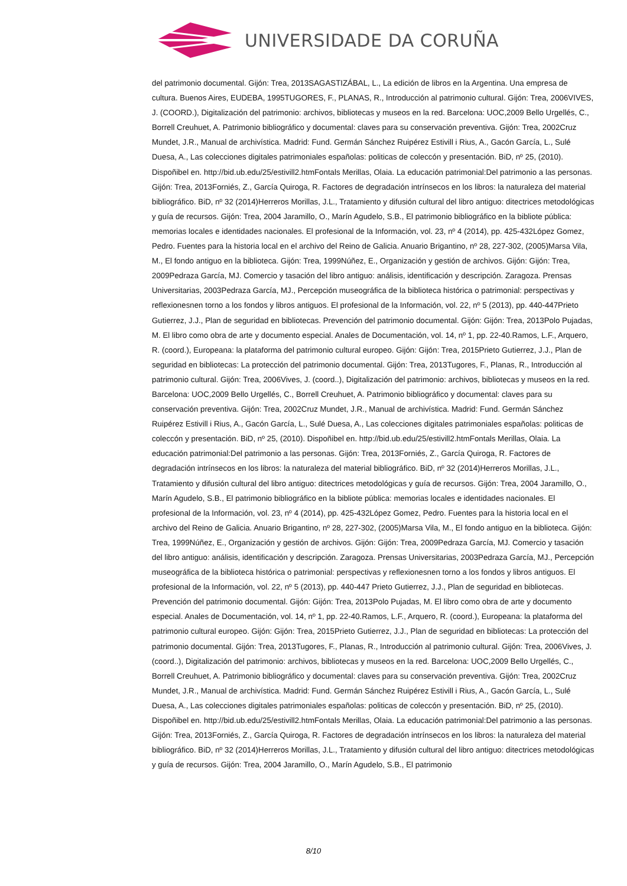UNIVERSIDADE DA CORUÑA
del patrimonio documental. Gijón: Trea, 2013SAGASTIZÁBAL, L., La edición de libros en la Argentina. Una empresa de cultura. Buenos Aires, EUDEBA, 1995TUGORES, F., PLANAS, R., Introducción al patrimonio cultural. Gijón: Trea, 2006VIVES, J. (COORD.), Digitalización del patrimonio: archivos, bibliotecas y museos en la red. Barcelona: UOC,2009 Bello Urgellés, C., Borrell Creuhuet, A. Patrimonio bibliográfico y documental: claves para su conservación preventiva. Gijón: Trea, 2002Cruz Mundet, J.R., Manual de archivística. Madrid: Fund. Germán Sánchez Ruipérez Estivill i Rius, A., Gacón García, L., Sulé Duesa, A., Las colecciones digitales patrimoniales españolas: politicas de coleccón y presentación. BiD, nº 25, (2010). Dispoñibel en. http://bid.ub.edu/25/estivill2.htmFontals Merillas, Olaia. La educación patrimonial:Del patrimonio a las personas. Gijón: Trea, 2013Forniés, Z., García Quiroga, R. Factores de degradación intrínsecos en los libros: la naturaleza del material bibliográfico. BiD, nº 32 (2014)Herreros Morillas, J.L., Tratamiento y difusión cultural del libro antiguo: ditectrices metodológicas y guía de recursos. Gijón: Trea, 2004 Jaramillo, O., Marín Agudelo, S.B., El patrimonio bibliográfico en la bibliote pública: memorias locales e identidades nacionales. El profesional de la Información, vol. 23, nº 4 (2014), pp. 425-432López Gomez, Pedro. Fuentes para la historia local en el archivo del Reino de Galicia. Anuario Brigantino, nº 28, 227-302, (2005)Marsa Vila, M., El fondo antiguo en la biblioteca. Gijón: Trea, 1999Núñez, E., Organización y gestión de archivos. Gijón: Gijón: Trea, 2009Pedraza García, MJ. Comercio y tasación del libro antiguo: análisis, identificación y descripción. Zaragoza. Prensas Universitarias, 2003Pedraza García, MJ., Percepción museográfica de la biblioteca histórica o patrimonial: perspectivas y reflexionesnen torno a los fondos y libros antiguos. El profesional de la Información, vol. 22, nº 5 (2013), pp. 440-447Prieto Gutierrez, J.J., Plan de seguridad en bibliotecas. Prevención del patrimonio documental. Gijón: Gijón: Trea, 2013Polo Pujadas, M. El libro como obra de arte y documento especial. Anales de Documentación, vol. 14, nº 1, pp. 22-40.Ramos, L.F., Arquero, R. (coord.), Europeana: la plataforma del patrimonio cultural europeo. Gijón: Gijón: Trea, 2015Prieto Gutierrez, J.J., Plan de seguridad en bibliotecas: La protección del patrimonio documental. Gijón: Trea, 2013Tugores, F., Planas, R., Introducción al patrimonio cultural. Gijón: Trea, 2006Vives, J. (coord..), Digitalización del patrimonio: archivos, bibliotecas y museos en la red. Barcelona: UOC,2009 Bello Urgellés, C., Borrell Creuhuet, A. Patrimonio bibliográfico y documental: claves para su conservación preventiva. Gijón: Trea, 2002Cruz Mundet, J.R., Manual de archivística. Madrid: Fund. Germán Sánchez Ruipérez Estivill i Rius, A., Gacón García, L., Sulé Duesa, A., Las colecciones digitales patrimoniales españolas: politicas de coleccón y presentación. BiD, nº 25, (2010). Dispoñibel en. http://bid.ub.edu/25/estivill2.htmFontals Merillas, Olaia. La educación patrimonial:Del patrimonio a las personas. Gijón: Trea, 2013Forniés, Z., García Quiroga, R. Factores de degradación intrínsecos en los libros: la naturaleza del material bibliográfico. BiD, nº 32 (2014)Herreros Morillas, J.L., Tratamiento y difusión cultural del libro antiguo: ditectrices metodológicas y guía de recursos. Gijón: Trea, 2004 Jaramillo, O., Marín Agudelo, S.B., El patrimonio bibliográfico en la bibliote pública: memorias locales e identidades nacionales. El profesional de la Información, vol. 23, nº 4 (2014), pp. 425-432López Gomez, Pedro. Fuentes para la historia local en el archivo del Reino de Galicia. Anuario Brigantino, nº 28, 227-302, (2005)Marsa Vila, M., El fondo antiguo en la biblioteca. Gijón: Trea, 1999Núñez, E., Organización y gestión de archivos. Gijón: Gijón: Trea, 2009Pedraza García, MJ. Comercio y tasación del libro antiguo: análisis, identificación y descripción. Zaragoza. Prensas Universitarias, 2003Pedraza García, MJ., Percepción museográfica de la biblioteca histórica o patrimonial: perspectivas y reflexionesnen torno a los fondos y libros antiguos. El profesional de la Información, vol. 22, nº 5 (2013), pp. 440-447 Prieto Gutierrez, J.J., Plan de seguridad en bibliotecas. Prevención del patrimonio documental. Gijón: Gijón: Trea, 2013Polo Pujadas, M. El libro como obra de arte y documento especial. Anales de Documentación, vol. 14, nº 1, pp. 22-40.Ramos, L.F., Arquero, R. (coord.), Europeana: la plataforma del patrimonio cultural europeo. Gijón: Gijón: Trea, 2015Prieto Gutierrez, J.J., Plan de seguridad en bibliotecas: La protección del patrimonio documental. Gijón: Trea, 2013Tugores, F., Planas, R., Introducción al patrimonio cultural. Gijón: Trea, 2006Vives, J. (coord..), Digitalización del patrimonio: archivos, bibliotecas y museos en la red. Barcelona: UOC,2009 Bello Urgellés, C., Borrell Creuhuet, A. Patrimonio bibliográfico y documental: claves para su conservación preventiva. Gijón: Trea, 2002Cruz Mundet, J.R., Manual de archivística. Madrid: Fund. Germán Sánchez Ruipérez Estivill i Rius, A., Gacón García, L., Sulé Duesa, A., Las colecciones digitales patrimoniales españolas: politicas de coleccón y presentación. BiD, nº 25, (2010). Dispoñibel en. http://bid.ub.edu/25/estivill2.htmFontals Merillas, Olaia. La educación patrimonial:Del patrimonio a las personas. Gijón: Trea, 2013Forniés, Z., García Quiroga, R. Factores de degradación intrínsecos en los libros: la naturaleza del material bibliográfico. BiD, nº 32 (2014)Herreros Morillas, J.L., Tratamiento y difusión cultural del libro antiguo: ditectrices metodológicas y guía de recursos. Gijón: Trea, 2004 Jaramillo, O., Marín Agudelo, S.B., El patrimonio
8/10